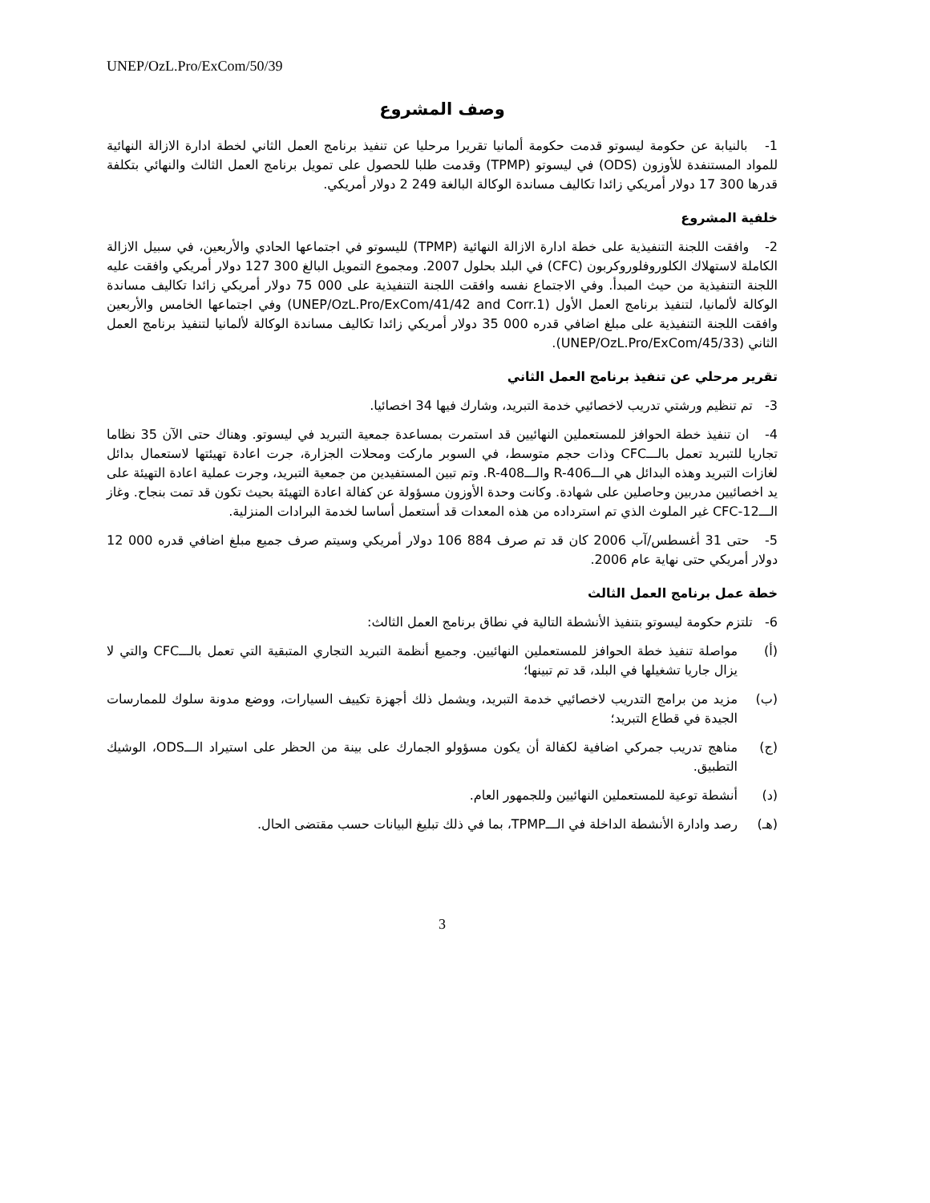UNEP/OzL.Pro/ExCom/50/39
وصف المشروع
1- بالنيابة عن حكومة ليسوتو قدمت حكومة ألمانيا تقريرا مرحليا عن تنفيذ برنامج العمل الثاني لخطة ادارة الازالة النهائية للمواد المستنفدة للأوزون (ODS) في ليسوتو (TPMP) وقدمت طلبا للحصول على تمويل برنامج العمل الثالث والنهائي بتكلفة قدرها 300 17 دولار أمريكي زائدا تكاليف مساندة الوكالة البالغة 249 2 دولار أمريكي.
خلفية المشروع
2- وافقت اللجنة التنفيذية على خطة ادارة الازالة النهائية (TPMP) لليسوتو في اجتماعها الحادي والأربعين، في سبيل الازالة الكاملة لاستهلاك الكلوروفلوروكربون (CFC) في البلد بحلول 2007. ومجموع التمويل البالغ 300 127 دولار أمريكي وافقت عليه اللجنة التنفيذية من حيث المبدأ. وفي الاجتماع نفسه وافقت اللجنة التنفيذية على 000 75 دولار أمريكي زائدا تكاليف مساندة الوكالة لألمانيا، لتنفيذ برنامج العمل الأول (UNEP/OzL.Pro/ExCom/41/42 and Corr.1) وفي اجتماعها الخامس والأربعين وافقت اللجنة التنفيذية على مبلغ اضافي قدره 000 35 دولار أمريكي زائدا تكاليف مساندة الوكالة لألمانيا لتنفيذ برنامج العمل الثاني (UNEP/OzL.Pro/ExCom/45/33).
تقرير مرحلي عن تنفيذ برنامج العمل الثاني
3- تم تنظيم ورشتي تدريب لاخصائيي خدمة التبريد، وشارك فيها 34 اخصائيا.
4- ان تنفيذ خطة الحوافز للمستعملين النهائيين قد استمرت بمساعدة جمعية التبريد في ليسوتو. وهناك حتى الآن 35 نظاما تجاريا للتبريد تعمل بالـــCFC وذات حجم متوسط، في السوبر ماركت ومحلات الجزارة، جرت اعادة تهيئتها لاستعمال بدائل لغازات التبريد وهذه البدائل هي الـــR-406 والـــR-408. وتم تبين المستفيدين من جمعية التبريد، وجرت عملية اعادة التهيئة على يد اخصائيين مدربين وحاصلين على شهادة. وكانت وحدة الأوزون مسؤولة عن كفالة اعادة التهيئة بحيث تكون قد تمت بنجاح. وغاز الـــCFC-12 غير الملوث الذي تم استرداده من هذه المعدات قد أستعمل أساسا لخدمة البرادات المنزلية.
5- حتى 31 أغسطس/آب 2006 كان قد تم صرف 884 106 دولار أمريكي وسيتم صرف جميع مبلغ اضافي قدره 000 12 دولار أمريكي حتى نهاية عام 2006.
خطة عمل برنامج العمل الثالث
6- تلتزم حكومة ليسوتو بتنفيذ الأنشطة التالية في نطاق برنامج العمل الثالث:
(أ) مواصلة تنفيذ خطة الحوافز للمستعملين النهائيين. وجميع أنظمة التبريد التجاري المتبقية التي تعمل بالـــCFC والتي لا يزال جاريا تشغيلها في البلد، قد تم تبينها؛
(ب) مزيد من برامج التدريب لاخصائيي خدمة التبريد، ويشمل ذلك أجهزة تكييف السيارات، ووضع مدونة سلوك للممارسات الجيدة في قطاع التبريد؛
(ج) مناهج تدريب جمركي اضافية لكفالة أن يكون مسؤولو الجمارك على بينة من الحظر على استيراد الـــODS، الوشيك التطبيق.
(د) أنشطة توعية للمستعملين النهائيين وللجمهور العام.
(هـ) رصد وادارة الأنشطة الداخلة في الـــTPMP، بما في ذلك تبليغ البيانات حسب مقتضى الحال.
3